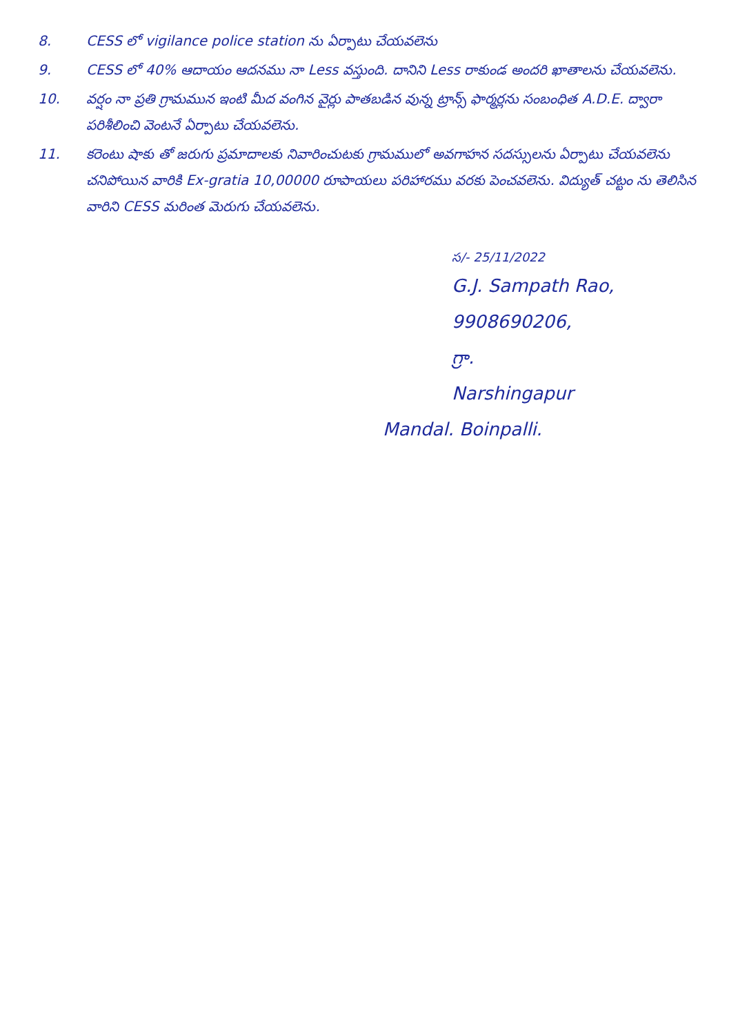8. CESS లో vigilance police station ను ఏర్పాటు చేయవలెను
9. CESS లో 40% ఆదాయం ఆదనము నా Less వస్తుంది. దానిని Less రాకుండ అందరి ఖాతాలను చేయవలెను.
10. వర్షం నా ప్రతి గ్రామమున ఇంటి మీద వంగిన వైర్లు పాతబడిన వున్న ట్రాన్స్ ఫార్మర్లను సంబంధిత A.D.E. ద్వారా పరిశీలించి వెంటనే ఏర్పాటు చేయవలెను.
11. కరెంటు షాకు తో జరుగు ప్రమాదాలకు నివారించుటకు గ్రామములో అవగాహన సదస్సులను ఏర్పాటు చేయవలెను చనిపోయిన వారికి Ex-gratia 10,00000 రూపాయలు పరిహారము వరకు పెంచవలెను. విద్యుత్ చట్టం ను తెలిసిన వారిని CESS మరింత మెరుగు చేయవలెను.
స/- 25/11/2022
G.J. Sampath Rao,
9908690206,
గ్రా.
Narshingapur
Mandal. Boinpalli.